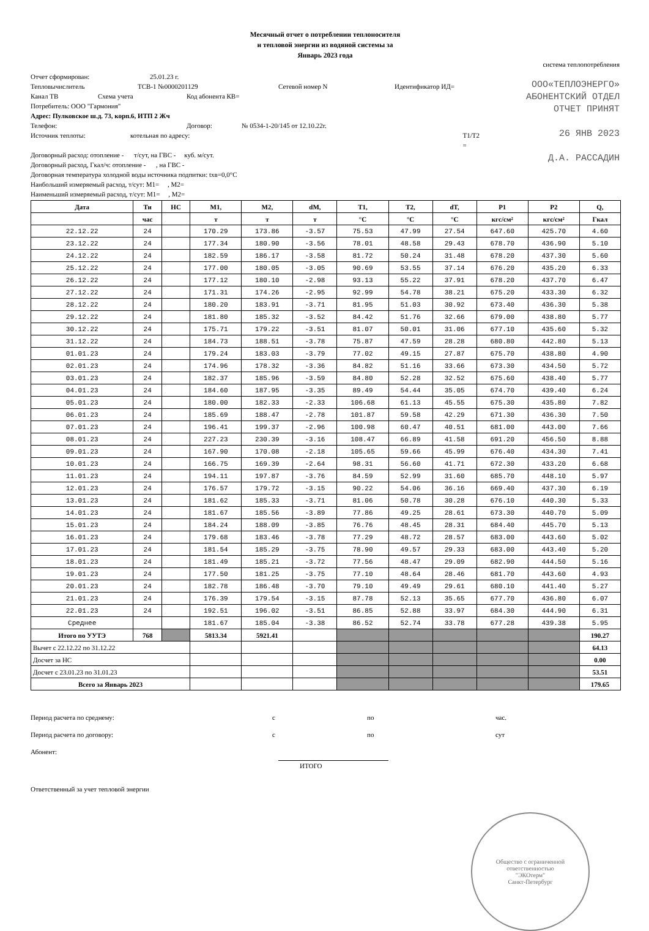Месячный отчет о потреблении теплоносителя
и тепловой энергии из водяной системы за
Январь 2023 года
Отчет сформирован: 25.01.23 г.
Тепловычислитель ТСВ-1 №0000201129 Сетевой номер N Идентификатор ИД=
Канал ТВ Схема учета Код абонента КВ=
Потребитель: ООО "Гармония"
Адрес: Пулковское ш.д. 73, корп.6, ИТП 2 Жч
Телефон: Договор: № 0534-1-20/145 от 12.10.22г.
Источник теплоты: котельная по адресу: T1/T2 =
Договорный расход: отопление - т/сут, на ГВС - куб. м/сут.
Договорный расход, Гкал/ч: отопление - , на ГВС -
Договорная температура холодной воды источника подпитки: tхв=0,0°С
Наибольший измеряемый расход, т/сут: M1= , M2=
Наименьший измеряемый расход, т/сут: M1= , M2=
система теплопотребления
ООО«ТЕПЛОЭНЕРГО»
АБОНЕНТСКИЙ ОТДЕЛ
ОТЧЕТ ПРИНЯТ
26 ЯНВ 2023
Д.А. РАССАДИН
| Дата | Ти | НС | M1, | M2, | dM, | T1, | T2, | dT, | P1 | P2 | Q, |
| --- | --- | --- | --- | --- | --- | --- | --- | --- | --- | --- | --- |
| | час | | т | т | т | °С | °С | °С | кгс/см² | кгс/см² | Гкал |
| 22.12.22 | 24 | | 170.29 | 173.86 | -3.57 | 75.53 | 47.99 | 27.54 | 647.60 | 425.70 | 4.60 |
| 23.12.22 | 24 | | 177.34 | 180.90 | -3.56 | 78.01 | 48.58 | 29.43 | 678.70 | 436.90 | 5.10 |
| 24.12.22 | 24 | | 182.59 | 186.17 | -3.58 | 81.72 | 50.24 | 31.48 | 678.20 | 437.30 | 5.60 |
| 25.12.22 | 24 | | 177.00 | 180.05 | -3.05 | 90.69 | 53.55 | 37.14 | 676.20 | 435.20 | 6.33 |
| 26.12.22 | 24 | | 177.12 | 180.10 | -2.98 | 93.13 | 55.22 | 37.91 | 678.20 | 437.70 | 6.47 |
| 27.12.22 | 24 | | 171.31 | 174.26 | -2.95 | 92.99 | 54.78 | 38.21 | 675.20 | 433.30 | 6.32 |
| 28.12.22 | 24 | | 180.20 | 183.91 | -3.71 | 81.95 | 51.03 | 30.92 | 673.40 | 436.30 | 5.38 |
| 29.12.22 | 24 | | 181.80 | 185.32 | -3.52 | 84.42 | 51.76 | 32.66 | 679.00 | 438.80 | 5.77 |
| 30.12.22 | 24 | | 175.71 | 179.22 | -3.51 | 81.07 | 50.01 | 31.06 | 677.10 | 435.60 | 5.32 |
| 31.12.22 | 24 | | 184.73 | 188.51 | -3.78 | 75.87 | 47.59 | 28.28 | 680.80 | 442.80 | 5.13 |
| 01.01.23 | 24 | | 179.24 | 183.03 | -3.79 | 77.02 | 49.15 | 27.87 | 675.70 | 438.80 | 4.90 |
| 02.01.23 | 24 | | 174.96 | 178.32 | -3.36 | 84.82 | 51.16 | 33.66 | 673.30 | 434.50 | 5.72 |
| 03.01.23 | 24 | | 182.37 | 185.96 | -3.59 | 84.80 | 52.28 | 32.52 | 675.60 | 438.40 | 5.77 |
| 04.01.23 | 24 | | 184.60 | 187.95 | -3.35 | 89.49 | 54.44 | 35.05 | 674.70 | 439.40 | 6.24 |
| 05.01.23 | 24 | | 180.00 | 182.33 | -2.33 | 106.68 | 61.13 | 45.55 | 675.30 | 435.80 | 7.82 |
| 06.01.23 | 24 | | 185.69 | 188.47 | -2.78 | 101.87 | 59.58 | 42.29 | 671.30 | 436.30 | 7.50 |
| 07.01.23 | 24 | | 196.41 | 199.37 | -2.96 | 100.98 | 60.47 | 40.51 | 681.00 | 443.00 | 7.66 |
| 08.01.23 | 24 | | 227.23 | 230.39 | -3.16 | 108.47 | 66.89 | 41.58 | 691.20 | 456.50 | 8.88 |
| 09.01.23 | 24 | | 167.90 | 170.08 | -2.18 | 105.65 | 59.66 | 45.99 | 676.40 | 434.30 | 7.41 |
| 10.01.23 | 24 | | 166.75 | 169.39 | -2.64 | 98.31 | 56.60 | 41.71 | 672.30 | 433.20 | 6.68 |
| 11.01.23 | 24 | | 194.11 | 197.87 | -3.76 | 84.59 | 52.99 | 31.60 | 685.70 | 448.10 | 5.97 |
| 12.01.23 | 24 | | 176.57 | 179.72 | -3.15 | 90.22 | 54.06 | 36.16 | 669.40 | 437.30 | 6.19 |
| 13.01.23 | 24 | | 181.62 | 185.33 | -3.71 | 81.06 | 50.78 | 30.28 | 676.10 | 440.30 | 5.33 |
| 14.01.23 | 24 | | 181.67 | 185.56 | -3.89 | 77.86 | 49.25 | 28.61 | 673.30 | 440.70 | 5.09 |
| 15.01.23 | 24 | | 184.24 | 188.09 | -3.85 | 76.76 | 48.45 | 28.31 | 684.40 | 445.70 | 5.13 |
| 16.01.23 | 24 | | 179.68 | 183.46 | -3.78 | 77.29 | 48.72 | 28.57 | 683.00 | 443.60 | 5.02 |
| 17.01.23 | 24 | | 181.54 | 185.29 | -3.75 | 78.90 | 49.57 | 29.33 | 683.00 | 443.40 | 5.20 |
| 18.01.23 | 24 | | 181.49 | 185.21 | -3.72 | 77.56 | 48.47 | 29.09 | 682.90 | 444.50 | 5.16 |
| 19.01.23 | 24 | | 177.50 | 181.25 | -3.75 | 77.10 | 48.64 | 28.46 | 681.70 | 443.60 | 4.93 |
| 20.01.23 | 24 | | 182.78 | 186.48 | -3.70 | 79.10 | 49.49 | 29.61 | 680.10 | 441.40 | 5.27 |
| 21.01.23 | 24 | | 176.39 | 179.54 | -3.15 | 87.78 | 52.13 | 35.65 | 677.70 | 436.80 | 6.07 |
| 22.01.23 | 24 | | 192.51 | 196.02 | -3.51 | 86.85 | 52.88 | 33.97 | 684.30 | 444.90 | 6.31 |
| Среднее | | | 181.67 | 185.04 | -3.38 | 86.52 | 52.74 | 33.78 | 677.28 | 439.38 | 5.95 |
| Итого по УУТЭ | 768 | | 5813.34 | 5921.41 | | | | | | | 190.27 |
| Вычет с 22.12.22 по 31.12.22 | | | | | | | | | | | 64.13 |
| Досчет за НС | | | | | | | | | | | 0.00 |
| Досчет с 23.01.23 по 31.01.23 | | | | | | | | | | | 53.51 |
| Всего за Январь 2023 | | | | | | | | | | | 179.65 |
Период расчета по среднему: с по час.
Период расчета по договору: с по сут
Абонент:
ИТОГО
Ответственный за учет тепловой энергии
Общество с ограниченной ответственностью
"ЭКОтерм"
Санкт-Петербург